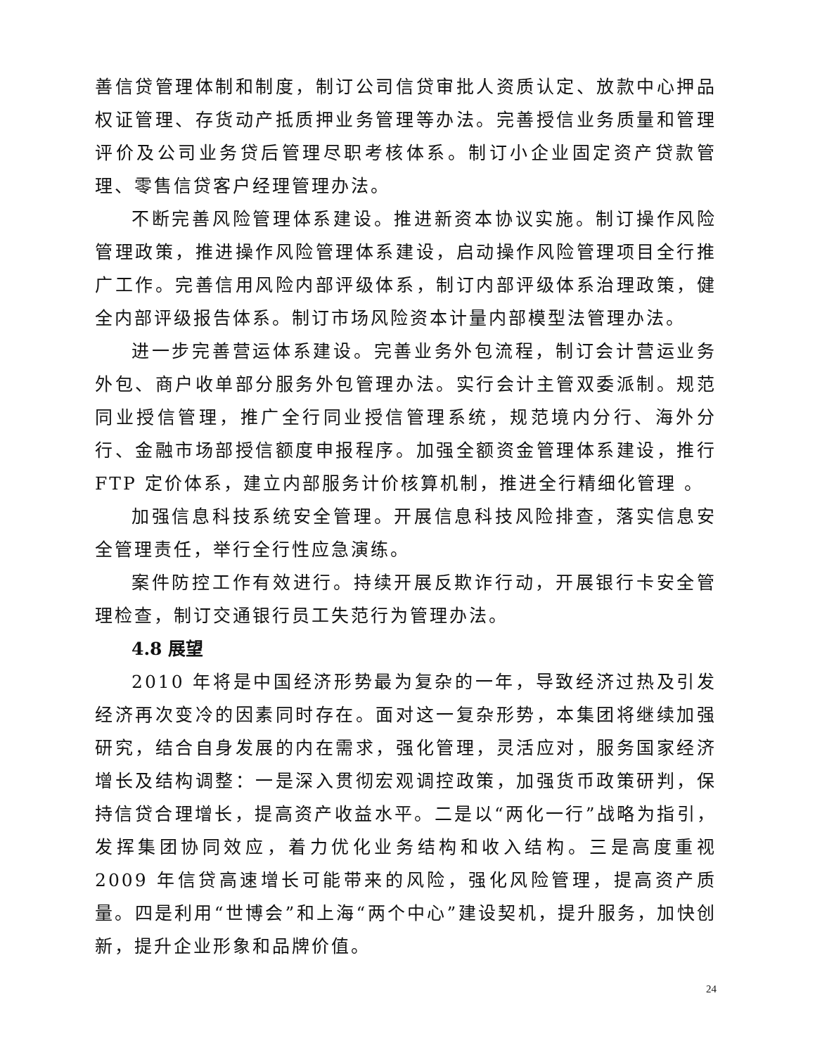善信贷管理体制和制度，制订公司信贷审批人资质认定、放款中心押品权证管理、存货动产抵质押业务管理等办法。完善授信业务质量和管理评价及公司业务贷后管理尽职考核体系。制订小企业固定资产贷款管理、零售信贷客户经理管理办法。
不断完善风险管理体系建设。推进新资本协议实施。制订操作风险管理政策，推进操作风险管理体系建设，启动操作风险管理项目全行推广工作。完善信用风险内部评级体系，制订内部评级体系治理政策，健全内部评级报告体系。制订市场风险资本计量内部模型法管理办法。
进一步完善营运体系建设。完善业务外包流程，制订会计营运业务外包、商户收单部分服务外包管理办法。实行会计主管双委派制。规范同业授信管理，推广全行同业授信管理系统，规范境内分行、海外分行、金融市场部授信额度申报程序。加强全额资金管理体系建设，推行 FTP 定价体系，建立内部服务计价核算机制，推进全行精细化管理 。
加强信息科技系统安全管理。开展信息科技风险排查，落实信息安全管理责任，举行全行性应急演练。
案件防控工作有效进行。持续开展反欺诈行动，开展银行卡安全管理检查，制订交通银行员工失范行为管理办法。
4.8 展望
2010 年将是中国经济形势最为复杂的一年，导致经济过热及引发经济再次变冷的因素同时存在。面对这一复杂形势，本集团将继续加强研究，结合自身发展的内在需求，强化管理，灵活应对，服务国家经济增长及结构调整：一是深入贯彻宏观调控政策，加强货币政策研判，保持信贷合理增长，提高资产收益水平。二是以“两化一行”战略为指引，发挥集团协同效应，着力优化业务结构和收入结构。三是高度重视 2009 年信贷高速增长可能带来的风险，强化风险管理，提高资产质量。四是利用“世博会”和上海“两个中心”建设契机，提升服务，加快创新，提升企业形象和品牌价值。
24